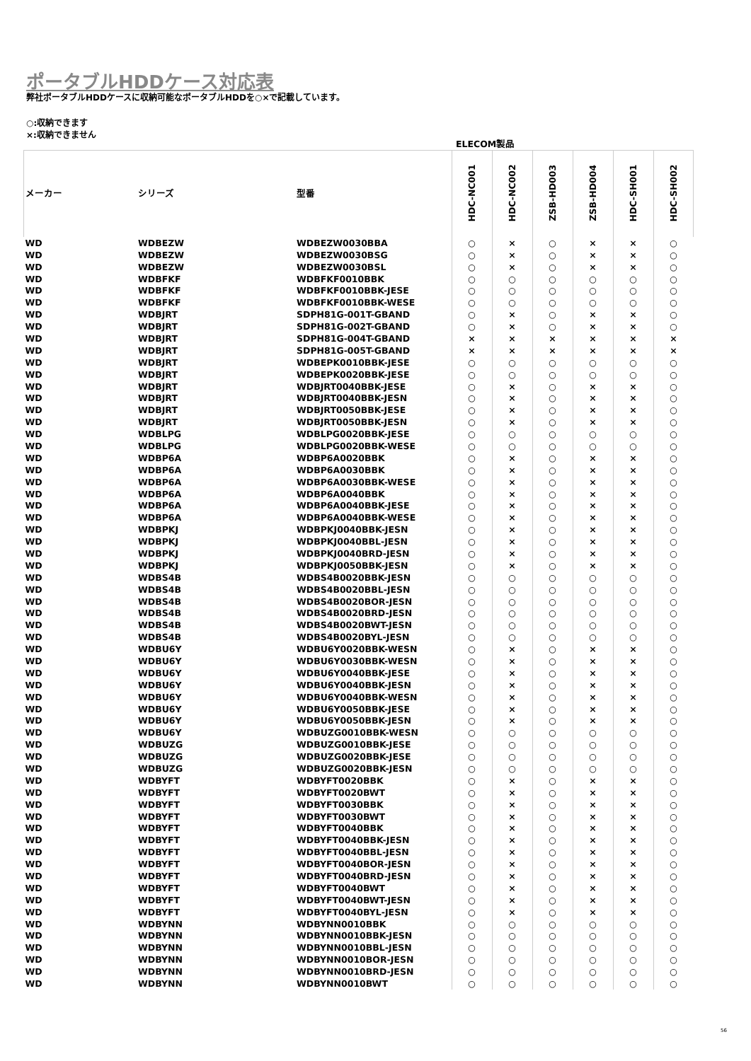ポータブルHDDケース対応表
弊社ポータブルHDDケースに収納可能なポータブルHDDを○×で記載しています。
○:収納できます
×:収納できません
| | | | ELECOM製品 | | | | | |
| --- | --- | --- | --- | --- | --- | --- | --- | --- |
| メーカー | シリーズ | 型番 | HDC-NC001 | HDC-NC002 | ZSB-HD003 | ZSB-HD004 | HDC-SH001 | HDC-SH002 |
| WD | WDBEZW | WDBEZW0030BBA | ○ | × | ○ | × | × | ○ |
| WD | WDBEZW | WDBEZW0030BSG | ○ | × | ○ | × | × | ○ |
| WD | WDBEZW | WDBEZW0030BSL | ○ | × | ○ | × | × | ○ |
| WD | WDBFKF | WDBFKF0010BBK | ○ | ○ | ○ | ○ | ○ | ○ |
| WD | WDBFKF | WDBFKF0010BBK-JESE | ○ | ○ | ○ | ○ | ○ | ○ |
| WD | WDBFKF | WDBFKF0010BBK-WESE | ○ | ○ | ○ | ○ | ○ | ○ |
| WD | WDBJRT | SDPH81G-001T-GBAND | ○ | × | ○ | × | × | ○ |
| WD | WDBJRT | SDPH81G-002T-GBAND | ○ | × | ○ | × | × | ○ |
| WD | WDBJRT | SDPH81G-004T-GBAND | × | × | × | × | × | × |
| WD | WDBJRT | SDPH81G-005T-GBAND | × | × | × | × | × | × |
| WD | WDBJRT | WDBEPK0010BBK-JESE | ○ | ○ | ○ | ○ | ○ | ○ |
| WD | WDBJRT | WDBEPK0020BBK-JESE | ○ | ○ | ○ | ○ | ○ | ○ |
| WD | WDBJRT | WDBJRT0040BBK-JESE | ○ | × | ○ | × | × | ○ |
| WD | WDBJRT | WDBJRT0040BBK-JESN | ○ | × | ○ | × | × | ○ |
| WD | WDBJRT | WDBJRT0050BBK-JESE | ○ | × | ○ | × | × | ○ |
| WD | WDBJRT | WDBJRT0050BBK-JESN | ○ | × | ○ | × | × | ○ |
| WD | WDBLPG | WDBLPG0020BBK-JESE | ○ | ○ | ○ | ○ | ○ | ○ |
| WD | WDBLPG | WDBLPG0020BBK-WESE | ○ | ○ | ○ | ○ | ○ | ○ |
| WD | WDBP6A | WDBP6A0020BBK | ○ | × | ○ | × | × | ○ |
| WD | WDBP6A | WDBP6A0030BBK | ○ | × | ○ | × | × | ○ |
| WD | WDBP6A | WDBP6A0030BBK-WESE | ○ | × | ○ | × | × | ○ |
| WD | WDBP6A | WDBP6A0040BBK | ○ | × | ○ | × | × | ○ |
| WD | WDBP6A | WDBP6A0040BBK-JESE | ○ | × | ○ | × | × | ○ |
| WD | WDBP6A | WDBP6A0040BBK-WESE | ○ | × | ○ | × | × | ○ |
| WD | WDBPKJ | WDBPKJ0040BBK-JESN | ○ | × | ○ | × | × | ○ |
| WD | WDBPKJ | WDBPKJ0040BBL-JESN | ○ | × | ○ | × | × | ○ |
| WD | WDBPKJ | WDBPKJ0040BRD-JESN | ○ | × | ○ | × | × | ○ |
| WD | WDBPKJ | WDBPKJ0050BBK-JESN | ○ | × | ○ | × | × | ○ |
| WD | WDBS4B | WDBS4B0020BBK-JESN | ○ | ○ | ○ | ○ | ○ | ○ |
| WD | WDBS4B | WDBS4B0020BBL-JESN | ○ | ○ | ○ | ○ | ○ | ○ |
| WD | WDBS4B | WDBS4B0020BOR-JESN | ○ | ○ | ○ | ○ | ○ | ○ |
| WD | WDBS4B | WDBS4B0020BRD-JESN | ○ | ○ | ○ | ○ | ○ | ○ |
| WD | WDBS4B | WDBS4B0020BWT-JESN | ○ | ○ | ○ | ○ | ○ | ○ |
| WD | WDBS4B | WDBS4B0020BYL-JESN | ○ | ○ | ○ | ○ | ○ | ○ |
| WD | WDBU6Y | WDBU6Y0020BBK-WESN | ○ | × | ○ | × | × | ○ |
| WD | WDBU6Y | WDBU6Y0030BBK-WESN | ○ | × | ○ | × | × | ○ |
| WD | WDBU6Y | WDBU6Y0040BBK-JESE | ○ | × | ○ | × | × | ○ |
| WD | WDBU6Y | WDBU6Y0040BBK-JESN | ○ | × | ○ | × | × | ○ |
| WD | WDBU6Y | WDBU6Y0040BBK-WESN | ○ | × | ○ | × | × | ○ |
| WD | WDBU6Y | WDBU6Y0050BBK-JESE | ○ | × | ○ | × | × | ○ |
| WD | WDBU6Y | WDBU6Y0050BBK-JESN | ○ | × | ○ | × | × | ○ |
| WD | WDBU6Y | WDBUZG0010BBK-WESN | ○ | ○ | ○ | ○ | ○ | ○ |
| WD | WDBUZG | WDBUZG0010BBK-JESE | ○ | ○ | ○ | ○ | ○ | ○ |
| WD | WDBUZG | WDBUZG0020BBK-JESE | ○ | ○ | ○ | ○ | ○ | ○ |
| WD | WDBUZG | WDBUZG0020BBK-JESN | ○ | ○ | ○ | ○ | ○ | ○ |
| WD | WDBYFT | WDBYFT0020BBK | ○ | × | ○ | × | × | ○ |
| WD | WDBYFT | WDBYFT0020BWT | ○ | × | ○ | × | × | ○ |
| WD | WDBYFT | WDBYFT0030BBK | ○ | × | ○ | × | × | ○ |
| WD | WDBYFT | WDBYFT0030BWT | ○ | × | ○ | × | × | ○ |
| WD | WDBYFT | WDBYFT0040BBK | ○ | × | ○ | × | × | ○ |
| WD | WDBYFT | WDBYFT0040BBK-JESN | ○ | × | ○ | × | × | ○ |
| WD | WDBYFT | WDBYFT0040BBL-JESN | ○ | × | ○ | × | × | ○ |
| WD | WDBYFT | WDBYFT0040BOR-JESN | ○ | × | ○ | × | × | ○ |
| WD | WDBYFT | WDBYFT0040BRD-JESN | ○ | × | ○ | × | × | ○ |
| WD | WDBYFT | WDBYFT0040BWT | ○ | × | ○ | × | × | ○ |
| WD | WDBYFT | WDBYFT0040BWT-JESN | ○ | × | ○ | × | × | ○ |
| WD | WDBYFT | WDBYFT0040BYL-JESN | ○ | × | ○ | × | × | ○ |
| WD | WDBYNN | WDBYNN0010BBK | ○ | ○ | ○ | ○ | ○ | ○ |
| WD | WDBYNN | WDBYNN0010BBK-JESN | ○ | ○ | ○ | ○ | ○ | ○ |
| WD | WDBYNN | WDBYNN0010BBL-JESN | ○ | ○ | ○ | ○ | ○ | ○ |
| WD | WDBYNN | WDBYNN0010BOR-JESN | ○ | ○ | ○ | ○ | ○ | ○ |
| WD | WDBYNN | WDBYNN0010BRD-JESN | ○ | ○ | ○ | ○ | ○ | ○ |
| WD | WDBYNN | WDBYNN0010BWT | ○ | ○ | ○ | ○ | ○ | ○ |
56